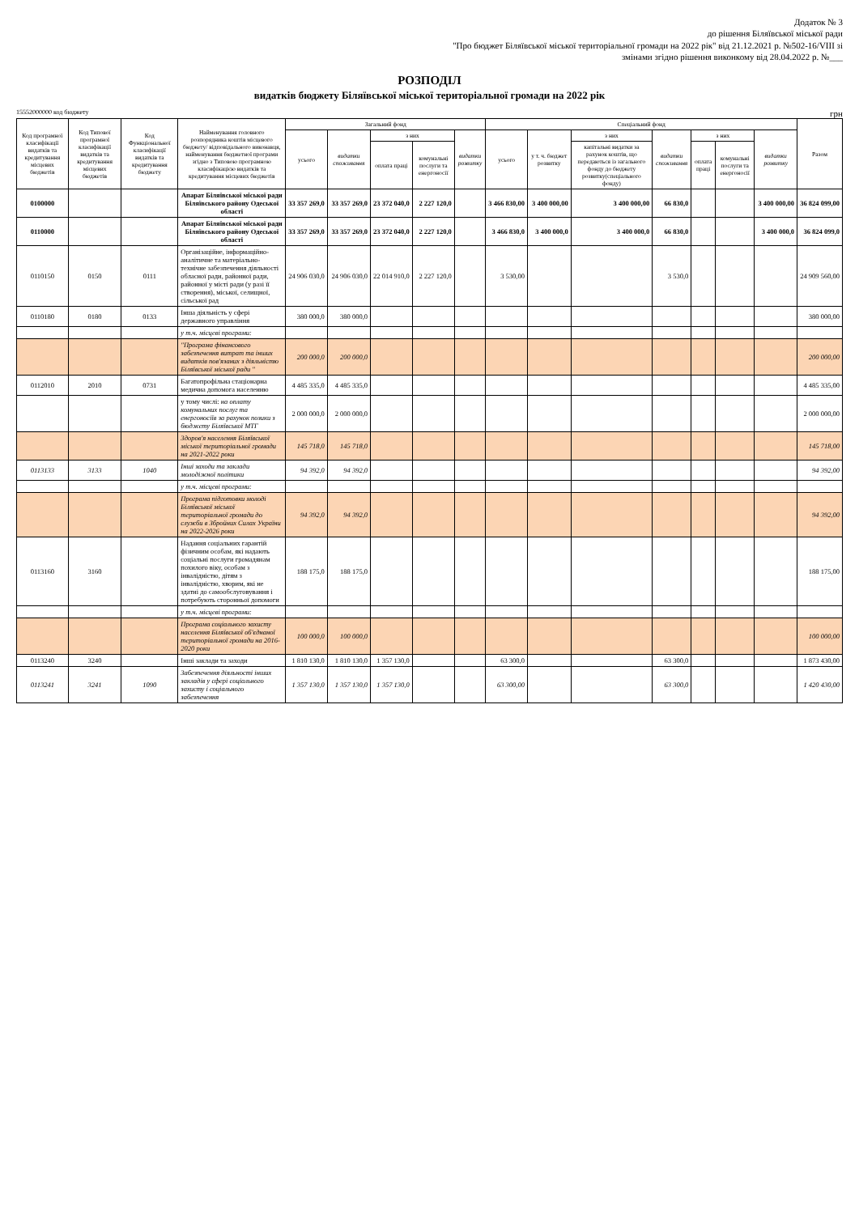Додаток № 3
до рішення Біляївської міської ради
"Про бюджет Біляївської міської територіальної громади на 2022 рік" від 21.12.2021 р. №502-16/VIII зі змінами згідно рішення виконкому від 28.04.2022 р. №___
РОЗПОДІЛ
видатків бюджету Біляївської міської територіальної громади на 2022 рік
15552000000 код бюджету грн
| Код програмної класифікації видатків та кредитування місцевих бюджетів | Код Типової програмної класифікації видатків та кредитування місцевих бюджетів | Код Функціональної класифікації видатків та кредитування бюджету | Найменування головного розпорядника коштів місцевого бюджету/ відповідального виконавця, найменування бюджетної програми згідно з Типовою програмною класифікацією видатків та кредитування місцевих бюджетів | Загальний фонд | | | | | Спеціальний фонд | | | | | | | Разом |
| --- | --- | --- | --- | --- | --- | --- | --- | --- | --- | --- | --- | --- | --- | --- | --- | --- |
| | | | | усього | видатки споживання | з них | | видатки розвитку | усього | у т. ч. бюджет розвитку | з них | видатки споживання | з них | | видатки розвитку | |
| | | | | | | оплата праці | комунальні послуги та енергоносії | | | | капітальні видатки за рахунок коштів, що передаються із загального фонду до бюджету розвитку(спеціального фонду) | | оплата праці | комунальні послуги та енергоносії | | |
| 0100000 | | | Апарат Біляївської міської ради Біляївського району Одеської області | 33 357 269,0 | 33 357 269,0 | 23 372 040,0 | 2 227 120,0 | | 3 466 830,00 | 3 400 000,00 | 3 400 000,00 | 66 830,0 | | | 3 400 000,00 | 36 824 099,00 |
| 0110000 | | | Апарат Біляївської міської ради Біляївського району Одеської області | 33 357 269,0 | 33 357 269,0 | 23 372 040,0 | 2 227 120,0 | | 3 466 830,0 | 3 400 000,0 | 3 400 000,0 | 66 830,0 | | | 3 400 000,0 | 36 824 099,0 |
| 0110150 | 0150 | 0111 | Організаційне, інформаційно-аналітичне та матеріально-технічне забезпечення діяльності обласної ради, районної ради, районної у місті ради (у разі її створення), міської, селищної, сільської рад | 24 906 030,0 | 24 906 030,0 | 22 014 910,0 | 2 227 120,0 | | 3 530,00 | | | 3 530,0 | | | | 24 909 560,00 |
| 0110180 | 0180 | 0133 | Інша діяльність у сфері державного управління | 380 000,0 | 380 000,0 | | | | | | | | | | | 380 000,00 |
| | | | у т.ч. місцеві програми: | | | | | | | | | | | | | |
| | | | "Програма фінансового забезпечення витрат та інших видатків пов'язаних з діяльністю Біляївської міської ради " | 200 000,0 | 200 000,0 | | | | | | | | | | | 200 000,00 |
| 0112010 | 2010 | 0731 | Багатопрофільна стаціонарна медична допомога населенню | 4 485 335,0 | 4 485 335,0 | | | | | | | | | | | 4 485 335,00 |
| | | | у тому числі: на оплату комунальних послуг та енергоносіїв за рахунок позики з бюджету Біляївської МТГ | 2 000 000,0 | 2 000 000,0 | | | | | | | | | | | 2 000 000,00 |
| | | | Здоров'я населення Біляївської міської територіальної громади на 2021-2022 роки | 145 718,0 | 145 718,0 | | | | | | | | | | | 145 718,00 |
| 0113133 | 3133 | 1040 | Інші заходи та заклади молодіжної політики | 94 392,0 | 94 392,0 | | | | | | | | | | | 94 392,00 |
| | | | у т.ч. місцеві програми: | | | | | | | | | | | | | |
| | | | Програма підготовки молоді Біляївської міської територіальної громади до служби в Збройних Силах України на 2022-2026 роки | 94 392,0 | 94 392,0 | | | | | | | | | | | 94 392,00 |
| 0113160 | 3160 | | Надання соціальних гарантій фізичним особам, які надають соціальні послуги громадянам похилого віку, особам з інвалідністю, дітям з інвалідністю, хворим, які не здатні до самообслуговування і потребують сторонньої допомоги | 188 175,0 | 188 175,0 | | | | | | | | | | | 188 175,00 |
| | | | у т.ч. місцеві програми: | | | | | | | | | | | | | |
| | | | Програма соціального захисту населення Біляївської об'єднаної територіальної громади на 2016-2020 роки | 100 000,0 | 100 000,0 | | | | | | | | | | | 100 000,00 |
| 0113240 | 3240 | | Інші заклади та заходи | 1 810 130,0 | 1 810 130,0 | 1 357 130,0 | | | 63 300,0 | | | 63 300,0 | | | | 1 873 430,00 |
| 0113241 | 3241 | 1090 | Забезпечення діяльності інших закладів у сфері соціального захисту і соціального забезпечення | 1 357 130,0 | 1 357 130,0 | 1 357 130,0 | | | 63 300,00 | | | 63 300,0 | | | | 1 420 430,00 |